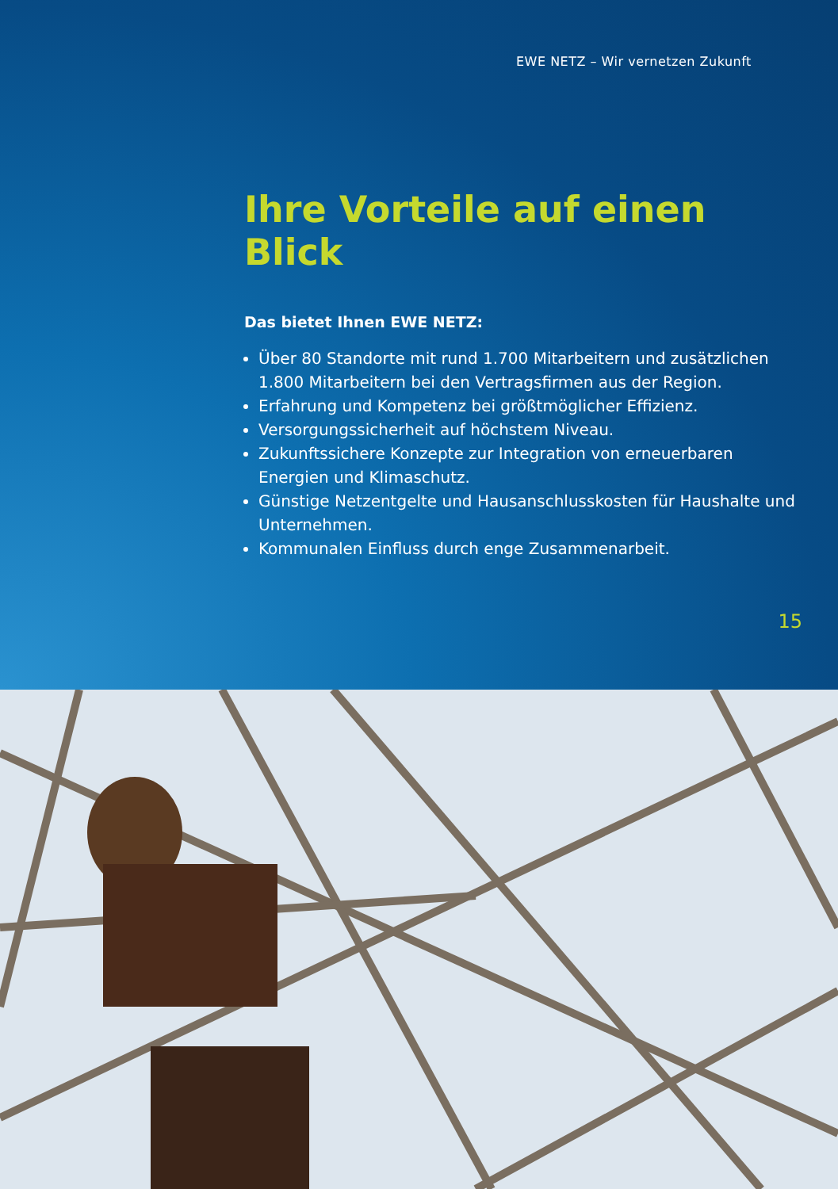EWE NETZ – Wir vernetzen Zukunft
Ihre Vorteile auf einen Blick
Das bietet Ihnen EWE NETZ:
Über 80 Standorte mit rund 1.700 Mitarbeitern und zusätzlichen 1.800 Mitarbeitern bei den Vertragsfirmen aus der Region.
Erfahrung und Kompetenz bei größtmöglicher Effizienz.
Versorgungssicherheit auf höchstem Niveau.
Zukunftssichere Konzepte zur Integration von erneuerbaren Energien und Klimaschutz.
Günstige Netzentgelte und Hausanschlusskosten für Haushalte und Unternehmen.
Kommunalen Einfluss durch enge Zusammenarbeit.
15